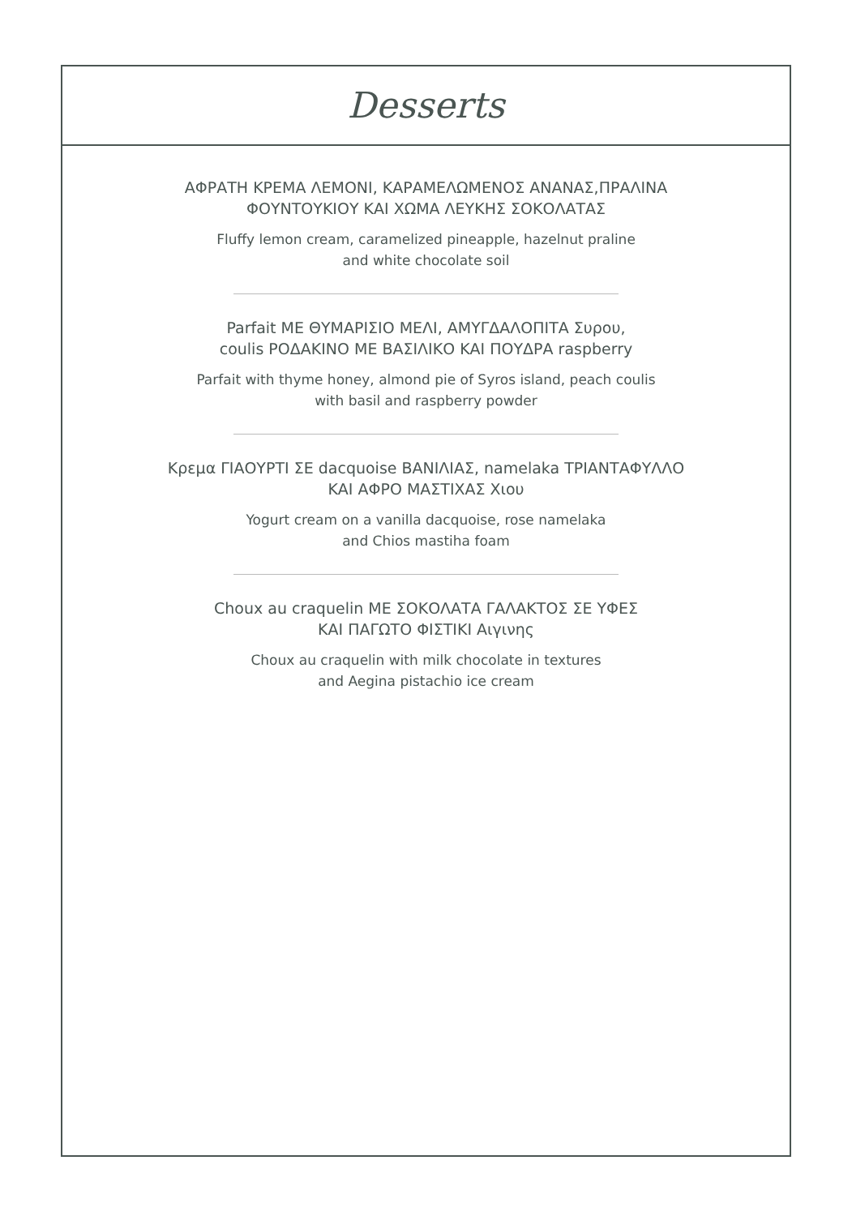Desserts
ΑΦΡΑΤΗ ΚΡΕΜΑ ΛΕΜΟΝΙ, ΚΑΡΑΜΕΛΩΜΕΝΟΣ ΑΝΑΝΑΣ,ΠΡΑΛΙΝΑ
ΦΟΥΝΤΟΥΚΙΟΥ ΚΑΙ ΧΩΜΑ ΛΕΥΚΗΣ ΣΟΚΟΛΑΤΑΣ
Fluffy lemon cream, caramelized pineapple, hazelnut praline
and white chocolate soil
Parfait ΜΕ ΘΥΜΑΡΙΣΙΟ ΜΕΛΙ, ΑΜΥΓΔΑΛΟΠΙΤΑ Συρου,
coulis ΡΟΔΑΚΙΝΟ ΜΕ ΒΑΣΙΛΙΚΟ ΚΑΙ ΠΟΥΔΡΑ raspberry
Parfait with thyme honey, almond pie of Syros island, peach coulis
with basil and raspberry powder
Κρεμα ΓΙΑΟΥΡΤΙ ΣΕ dacquoise ΒΑΝΙΛΙΑΣ, namelaka ΤΡΙΑΝΤΑΦΥΛΛΟ
ΚΑΙ ΑΦΡΟ ΜΑΣΤΙΧΑΣ Χιου
Yogurt cream on a vanilla dacquoise, rose namelaka
and Chios mastiha foam
Choux au craquelin ΜΕ ΣΟΚΟΛΑΤΑ ΓΑΛΑΚΤΟΣ ΣΕ ΥΦΕΣ
ΚΑΙ ΠΑΓΩΤΟ ΦΙΣΤΙΚΙ Αιγινης
Choux au craquelin with milk chocolate in textures
and Aegina pistachio ice cream